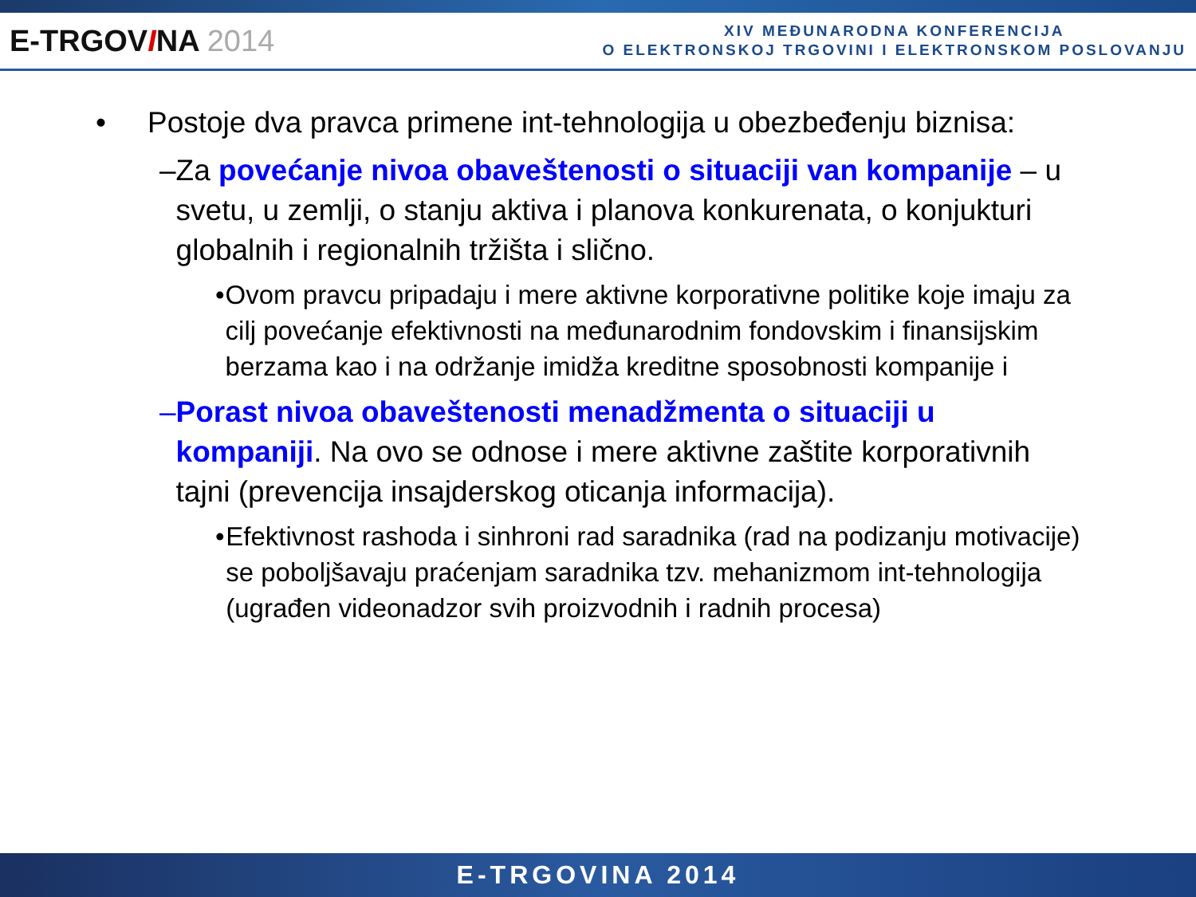E-TRGOVINA 2014
XIV MEĐUNARODNA KONFERENCIJA
O ELEKTRONSKOJ TRGOVINI I ELEKTRONSKOM POSLOVANJU
• Postoje dva pravca primene int-tehnologija u obezbeđenju biznisa:
– Za povećanje nivoa obaveštenosti o situaciji van kompanije – u svetu, u zemlji, o stanju aktiva i planova konkurenata, o konjukturi globalnih i regionalnih tržišta i slično.
• Ovom pravcu pripadaju i mere aktivne korporativne politike koje imaju za cilj povećanje efektivnosti na međunarodnim fondovskim i finansijskim berzama kao i na održanje imidža kreditne sposobnosti kompanije i
– Porast nivoa obaveštenosti menadžmenta o situaciji u kompaniji. Na ovo se odnose i mere aktivne zaštite korporativnih tajni (prevencija insajderskog oticanja informacija).
• Efektivnost rashoda i sinhroni rad saradnika (rad na podizanju motivacije) se poboljšavaju praćenjam saradnika tzv. mehanizmom int-tehnologija (ugrađen videonadzor svih proizvodnih i radnih procesa)
E-TRGOVINA 2014